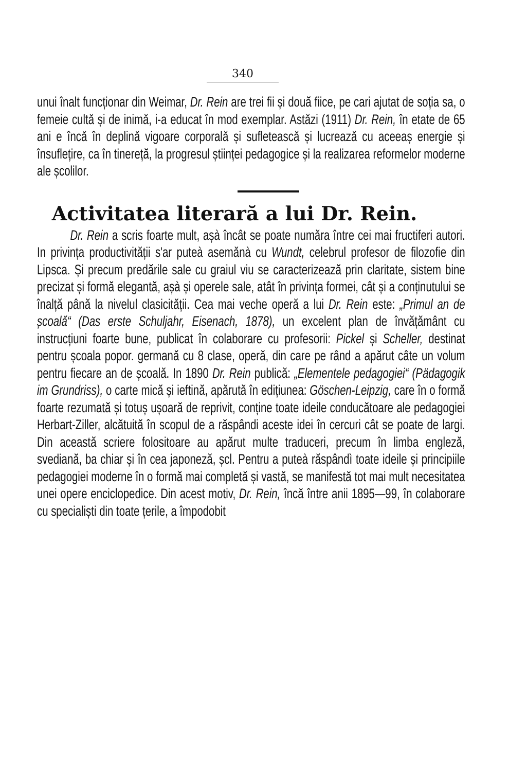340
unui înalt funcționar din Weimar, Dr. Rein are trei fii și două fiice, pe cari ajutat de soția sa, o femeie cultă și de inimă, i-a educat în mod exemplar. Astăzi (1911) Dr. Rein, în etate de 65 ani e încă în deplină vigoare corporală și sufletească și lucrează cu aceeaș energie și însuflețire, ca în tinereță, la progresul științei pedagogice și la realizarea reformelor moderne ale școlilor.
Activitatea literară a lui Dr. Rein.
Dr. Rein a scris foarte mult, așà încât se poate număra între cei mai fructiferi autori. In privința productivității s'ar puteà asemănà cu Wundt, celebrul profesor de filozofie din Lipsca. Și precum predările sale cu graiul viu se caracterizează prin claritate, sistem bine precizat și formă elegantă, așà și operele sale, atât în privința formei, cât și a conținutului se înalță până la nivelul clasicității. Cea mai veche operă a lui Dr. Rein este: „Primul an de școală“ (Das erste Schuljahr, Eisenach, 1878), un excelent plan de învățământ cu instrucțiuni foarte bune, publicat în colaborare cu profesorii: Pickel și Scheller, destinat pentru școala popor. germană cu 8 clase, operă, din care pe rând a apărut câte un volum pentru fiecare an de școală. In 1890 Dr. Rein publică: „Elementele pedagogiei“ (Pädagogik im Grundriss), o carte mică și ieftină, apărută în edițiunea: Göschen-Leipzig, care în o formă foarte rezumată și totuș ușoară de reprivit, conține toate ideile conducătoare ale pedagogiei Herbart-Ziller, alcătuită în scopul de a răspândi aceste idei în cercuri cât se poate de largi. Din această scriere folositoare au apărut multe traduceri, precum în limba engleză, svediană, ba chiar și în cea japoneză, șcl. Pentru a puteà răspândì toate ideile și principiile pedagogiei moderne în o formă mai completă și vastă, se manifestă tot mai mult necesitatea unei opere enciclopedice. Din acest motiv, Dr. Rein, încă între anii 1895—99, în colaborare cu specialiști din toate țerile, a împodobit